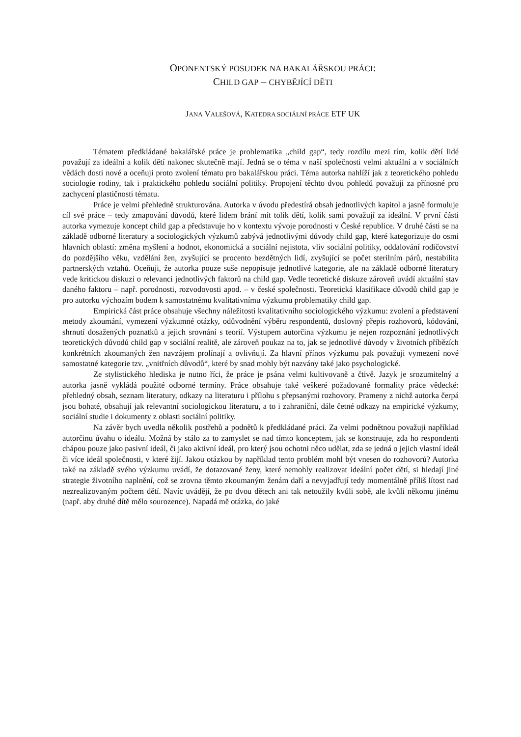OPONENTSKÝ POSUDEK NA BAKALÁŘSKOU PRÁCI:
CHILD GAP – CHYBĚJÍCÍ DĚTI
JANA VALEŠOVÁ, KATEDRA SOCIÁLNÍ PRÁCE ETF UK
Tématem předkládané bakalářské práce je problematika „child gap“, tedy rozdílu mezi tím, kolik dětí lidé považují za ideální a kolik dětí nakonec skutečně mají. Jedná se o téma v naší společnosti velmi aktuální a v sociálních vědách dosti nové a oceňuji proto zvolení tématu pro bakalářskou práci. Téma autorka nahlíží jak z teoretického pohledu sociologie rodiny, tak i praktického pohledu sociální politiky. Propojení těchto dvou pohledů považuji za přínosné pro zachycení plastičnosti tématu.
Práce je velmi přehledně strukturována. Autorka v úvodu předestírá obsah jednotlivých kapitol a jasně formuluje cíl své práce – tedy zmapování důvodů, které lidem brání mít tolik dětí, kolik sami považují za ideální. V první části autorka vymezuje koncept child gap a představuje ho v kontextu vývoje porodnosti v České republice. V druhé části se na základě odborné literatury a sociologických výzkumů zabývá jednotlivými důvody child gap, které kategorizuje do osmi hlavních oblastí: změna myšlení a hodnot, ekonomická a sociální nejistota, vliv sociální politiky, oddalování rodičovství do pozdějšího věku, vzdělání žen, zvyšující se procento bezdětných lidí, zvyšující se počet sterilním párů, nestabilita partnerských vztahů. Oceňuji, že autorka pouze suše nepopisuje jednotlivé kategorie, ale na základě odborné literatury vede kritickou diskuzi o relevanci jednotlivých faktorů na child gap. Vedle teoretické diskuze zároveň uvádí aktuální stav daného faktoru – např. porodnosti, rozvodovosti apod. – v české společnosti. Teoretická klasifikace důvodů child gap je pro autorku výchozím bodem k samostatnému kvalitativnímu výzkumu problematiky child gap.
Empirická část práce obsahuje všechny náležitosti kvalitativního sociologického výzkumu: zvolení a představení metody zkoumání, vymezení výzkumné otázky, odůvodnění výběru respondentů, doslovný přepis rozhovorů, kódování, shrnutí dosažených poznatků a jejich srovnání s teorií. Výstupem autorčina výzkumu je nejen rozpoznání jednotlivých teoretických důvodů child gap v sociální realitě, ale zároveň poukaz na to, jak se jednotlivé důvody v životních příbězích konkrétních zkoumaných žen navzájem prolínají a ovlivňují. Za hlavní přínos výzkumu pak považuji vymezení nové samostatné kategorie tzv. „vnitřních důvodů“, které by snad mohly být nazvány také jako psychologické.
Ze stylistického hlediska je nutno říci, že práce je psána velmi kultivovaně a čtivě. Jazyk je srozumitelný a autorka jasně vykládá použité odborné termíny. Práce obsahuje také veškeré požadované formality práce vědecké: přehledný obsah, seznam literatury, odkazy na literaturu i přílohu s přepsanými rozhovory. Prameny z nichž autorka čerpá jsou bohaté, obsahují jak relevantní sociologickou literaturu, a to i zahraniční, dále četné odkazy na empirické výzkumy, sociální studie i dokumenty z oblasti sociální politiky.
Na závěr bych uvedla několik postřehů a podnětů k předkládané práci. Za velmi podnětnou považuji například autorčinu úvahu o ideálu. Možná by stálo za to zamyslet se nad tímto konceptem, jak se konstruuje, zda ho respondenti chápou pouze jako pasivní ideál, či jako aktivní ideál, pro který jsou ochotni něco udělat, zda se jedná o jejich vlastní ideál či více ideál společnosti, v které žijí. Jakou otázkou by například tento problém mohl být vnesen do rozhovorů? Autorka také na základě svého výzkumu uvádí, že dotazované ženy, které nemohly realizovat ideální počet dětí, si hledají jiné strategie životního naplnění, což se zrovna těmto zkoumaným ženám daří a nevyjadřují tedy momentálně příliš lítost nad nezrealizovaným počtem dětí. Navíc uvádějí, že po dvou dětech ani tak netoužily kvůli sobě, ale kvůli někomu jinému (např. aby druhé dítě mělo sourozence). Napadá mě otázka, do jaké